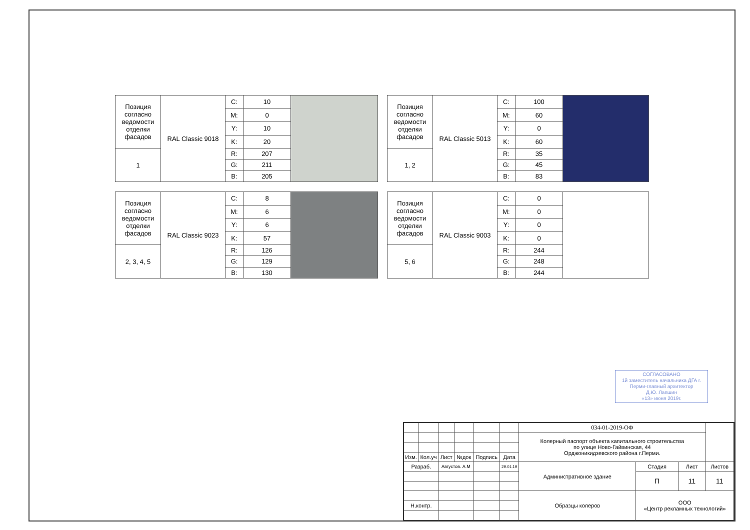| Позиция согласно ведомости отделки фасадов | RAL Classic 9018 | C: | 10 | |
| | | M: | 0 | |
| | | Y: | 10 | |
| | | K: | 20 | |
| 1 | | R: | 207 | |
| | | G: | 211 | |
| | | B: | 205 | |
| Позиция согласно ведомости отделки фасадов | RAL Classic 5013 | C: | 100 | |
| | | M: | 60 | |
| | | Y: | 0 | |
| | | K: | 60 | |
| 1, 2 | | R: | 35 | |
| | | G: | 45 | |
| | | B: | 83 | |
| Позиция согласно ведомости отделки фасадов | RAL Classic 9023 | C: | 8 | |
| | | M: | 6 | |
| | | Y: | 6 | |
| | | K: | 57 | |
| 2, 3, 4, 5 | | R: | 126 | |
| | | G: | 129 | |
| | | B: | 130 | |
| Позиция согласно ведомости отделки фасадов | RAL Classic 9003 | C: | 0 | |
| | | M: | 0 | |
| | | Y: | 0 | |
| | | K: | 0 | |
| 5, 6 | | R: | 244 | |
| | | G: | 248 | |
| | | B: | 244 | |
СОГЛАСОВАНО
1й заместитель начальника ДГА г. Перми-главный архитектор
Д.Ю. Лапшин
«13» июня 2019г.
| | | | | | | 034-01-2019-ОФ | | | |
| | | | | | | Колерный паспорт объекта капитального строительства по улице Ново-Гайвинская, 44 Орджоникидзевского района г.Перми. | | | |
| Изм. | Кол.уч | Лист | №док | Подпись | Дата | | | | |
| Разраб. | | Августов. А.М | | | 29.01.19 | Административное здание | Стадия | Лист | Листов |
| | | | | | | | П | 11 | 11 |
| | | | | | | Образцы колеров | ООО «Центр рекламных технологий» | | |
| Н.контр. | | | | | | | | | |